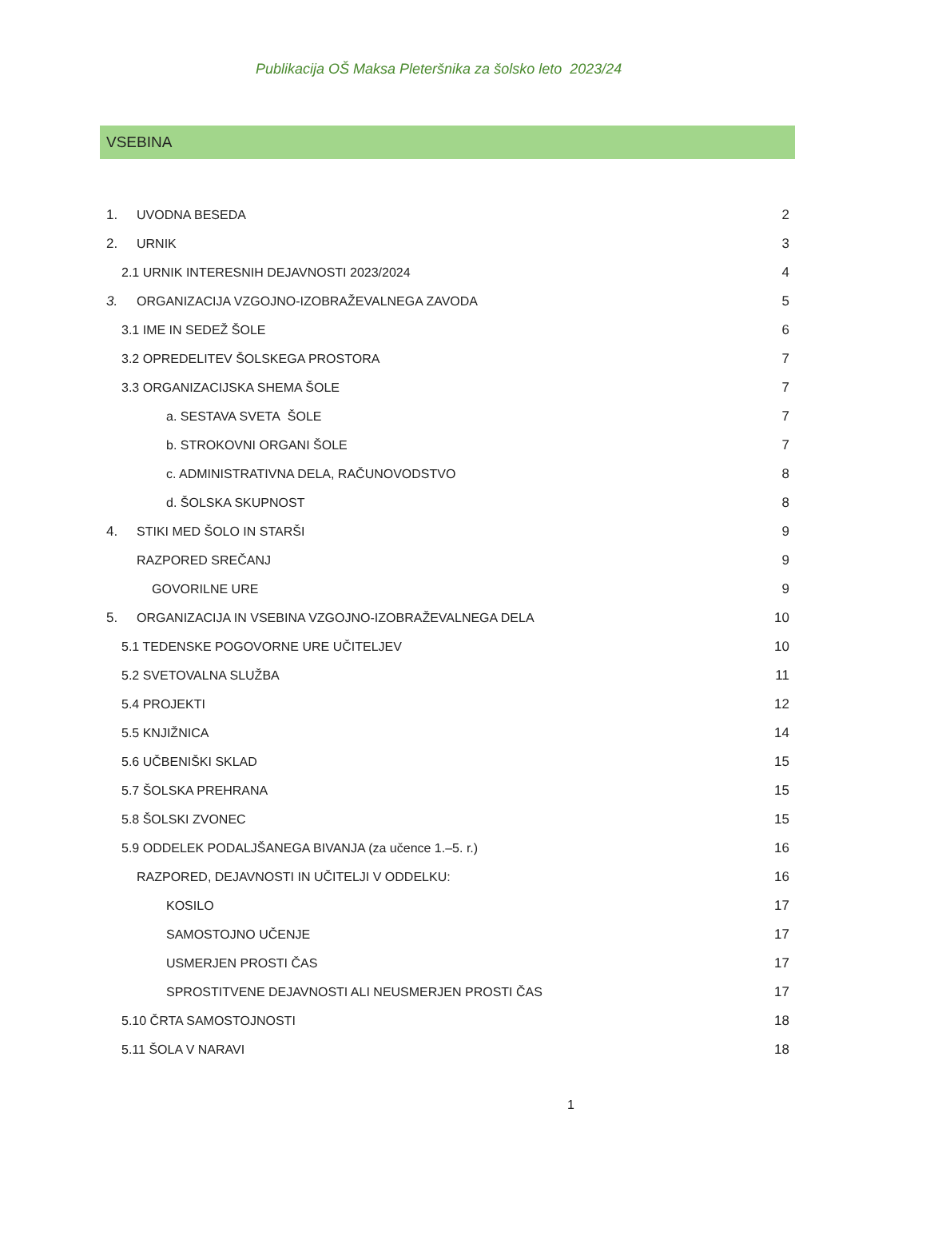Publikacija OŠ Maksa Pleteršnika za šolsko leto 2023/24
VSEBINA
1. UVODNA BESEDA 2
2. URNIK 3
2.1 URNIK INTERESNIH DEJAVNOSTI 2023/2024 4
3. ORGANIZACIJA VZGOJNO-IZOBRAŽEVALNEGA ZAVODA 5
3.1 IME IN SEDEŽ ŠOLE 6
3.2 OPREDELITEV ŠOLSKEGA PROSTORA 7
3.3 ORGANIZACIJSKA SHEMA ŠOLE 7
a. SESTAVA SVETA ŠOLE 7
b. STROKOVNI ORGANI ŠOLE 7
c. ADMINISTRATIVNA DELA, RAČUNOVODSTVO 8
d. ŠOLSKA SKUPNOST 8
4. STIKI MED ŠOLO IN STARŠI 9
RAZPORED SREČANJ 9
GOVORILNE URE 9
5. ORGANIZACIJA IN VSEBINA VZGOJNO-IZOBRAŽEVALNEGA DELA 10
5.1 TEDENSKE POGOVORNE URE UČITELJEV 10
5.2 SVETOVALNA SLUŽBA 11
5.4 PROJEKTI 12
5.5 KNJIŽNICA 14
5.6 UČBENIŠKI SKLAD 15
5.7 ŠOLSKA PREHRANA 15
5.8 ŠOLSKI ZVONEC 15
5.9 ODDELEK PODALJŠANEGA BIVANJA (za učence 1.–5. r.) 16
RAZPORED, DEJAVNOSTI IN UČITELJI V ODDELKU: 16
KOSILO 17
SAMOSTOJNO UČENJE 17
USMERJEN PROSTI ČAS 17
SPROSTITVENE DEJAVNOSTI ALI NEUSMERJEN PROSTI ČAS 17
5.10 ČRTA SAMOSTOJNOSTI 18
5.11 ŠOLA V NARAVI 18
1